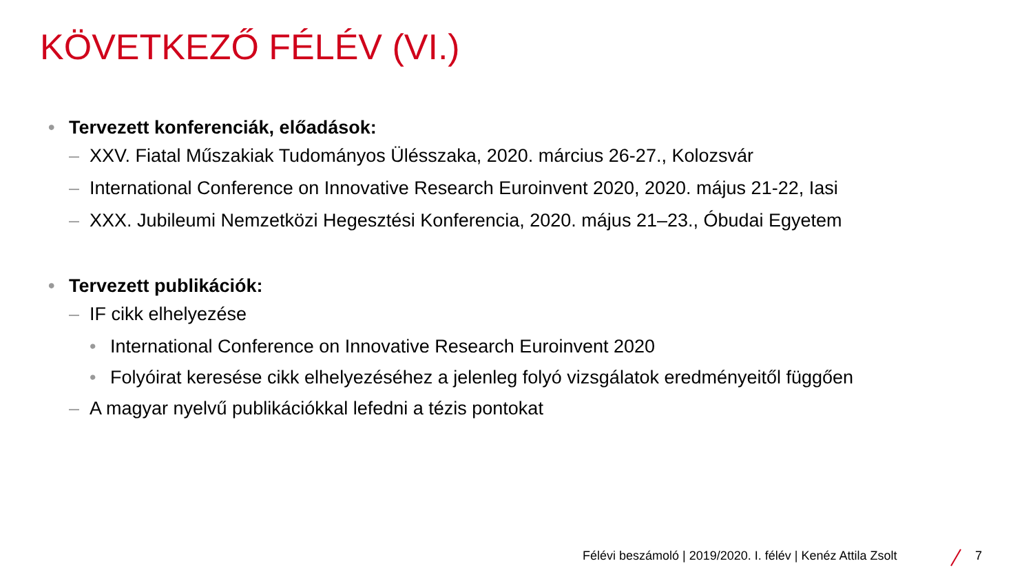KÖVETKEZŐ FÉLÉV (VI.)
• Tervezett konferenciák, előadások:
– XXV. Fiatal Műszakiak Tudományos Ülésszaka, 2020. március 26-27., Kolozsvár
– International Conference on Innovative Research Euroinvent 2020, 2020. május 21-22, Iasi
– XXX. Jubileumi Nemzetközi Hegesztési Konferencia, 2020. május 21–23., Óbudai Egyetem
• Tervezett publikációk:
– IF cikk elhelyezése
• International Conference on Innovative Research Euroinvent 2020
• Folyóirat keresése cikk elhelyezéséhez a jelenleg folyó vizsgálatok eredményeitől függően
– A magyar nyelvű publikációkkal lefedni a tézis pontokat
Félévi beszámoló | 2019/2020. I. félév | Kenéz Attila Zsolt 7